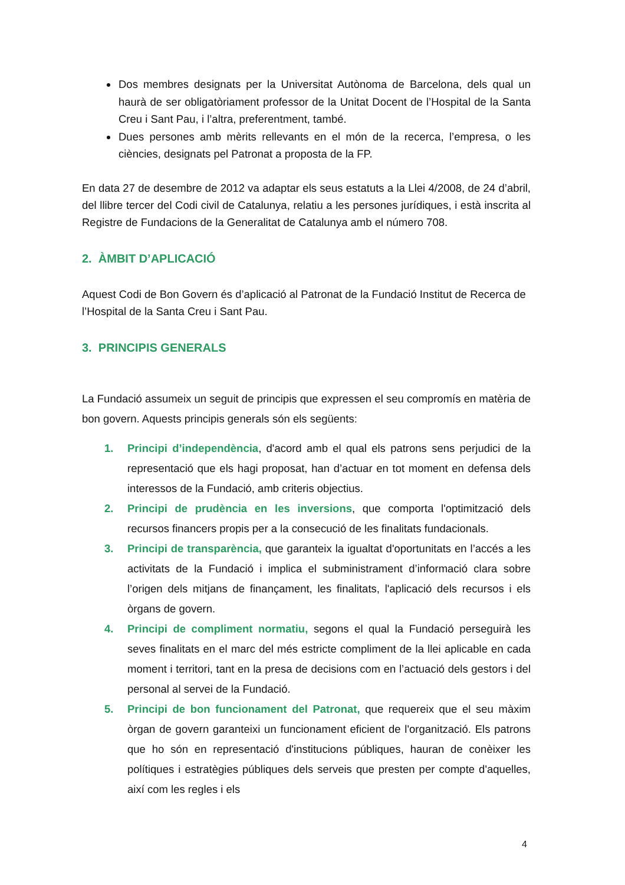Dos membres designats per la Universitat Autònoma de Barcelona, dels qual un haurà de ser obligatòriament professor de la Unitat Docent de l’Hospital de la Santa Creu i Sant Pau, i l’altra, preferentment, també.
Dues persones amb mèrits rellevants en el món de la recerca, l’empresa, o les ciències, designats pel Patronat a proposta de la FP.
En data 27 de desembre de 2012 va adaptar els seus estatuts a la Llei 4/2008, de 24 d’abril, del llibre tercer del Codi civil de Catalunya, relatiu a les persones jurídiques, i està inscrita al Registre de Fundacions de la Generalitat de Catalunya amb el número 708.
2. ÀMBIT D’APLICACIÓ
Aquest Codi de Bon Govern és d’aplicació al Patronat de la Fundació Institut de Recerca de l’Hospital de la Santa Creu i Sant Pau.
3. PRINCIPIS GENERALS
La Fundació assumeix un seguit de principis que expressen el seu compromís en matèria de bon govern. Aquests principis generals són els següents:
1. Principi d’independència, d'acord amb el qual els patrons sens perjudici de la representació que els hagi proposat, han d’actuar en tot moment en defensa dels interessos de la Fundació, amb criteris objectius.
2. Principi de prudència en les inversions, que comporta l'optimització dels recursos financers propis per a la consecució de les finalitats fundacionals.
3. Principi de transparència, que garanteix la igualtat d'oportunitats en l’accés a les activitats de la Fundació i implica el subministrament d’informació clara sobre l’origen dels mitjans de finançament, les finalitats, l'aplicació dels recursos i els òrgans de govern.
4. Principi de compliment normatiu, segons el qual la Fundació perseguirà les seves finalitats en el marc del més estricte compliment de la llei aplicable en cada moment i territori, tant en la presa de decisions com en l’actuació dels gestors i del personal al servei de la Fundació.
5. Principi de bon funcionament del Patronat, que requereix que el seu màxim òrgan de govern garanteixi un funcionament eficient de l'organització. Els patrons que ho són en representació d'institucions públiques, hauran de conèixer les polítiques i estratègies públiques dels serveis que presten per compte d'aquelles, així com les regles i els
4